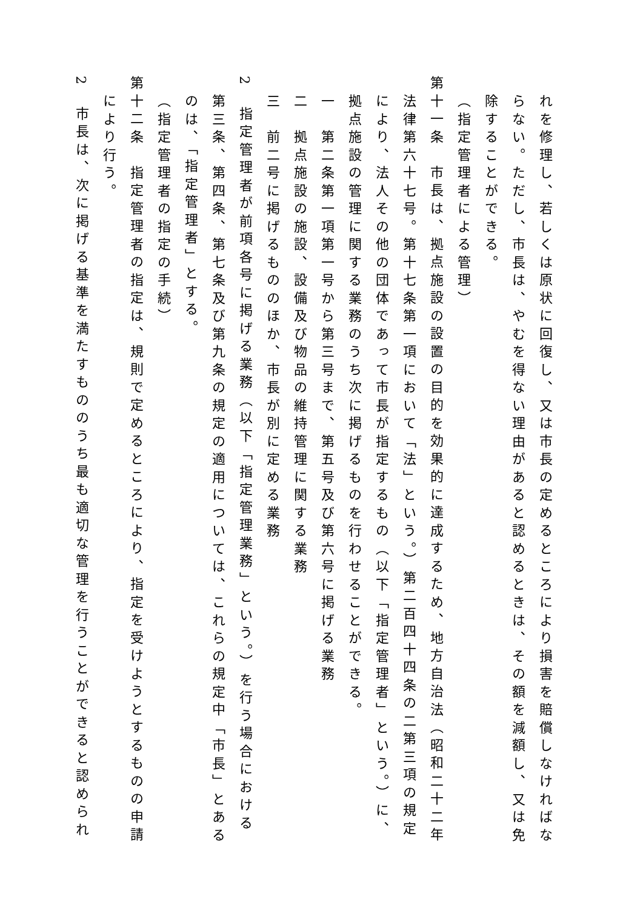れを修理し、若しくは原状に回復し、又は市長の定めるところにより損害を賠償しなければな
らない。ただし、市長は、やむを得ない理由があると認めるときは、その額を減額し、又は免
除することができる。
（指定管理者による管理）
第十一条　市長は、拠点施設の設置の目的を効果的に達成するため、地方自治法（昭和二十二年
法律第六十七号。第十七条第一項において「法」という。）第二百四十四条の二第三項の規定
により、法人その他の団体であって市長が指定するもの（以下「指定管理者」という。）に、
拠点施設の管理に関する業務のうち次に掲げるものを行わせることができる。
一　第二条第一項第一号から第三号まで、第五号及び第六号に掲げる業務
二　拠点施設の施設、設備及び物品の維持管理に関する業務
三　前二号に掲げるもののほか、市長が別に定める業務
2　指定管理者が前項各号に掲げる業務（以下「指定管理業務」という。）を行う場合における
第三条、第四条、第七条及び第九条の規定の適用については、これらの規定中「市長」とある
のは、「指定管理者」とする。
（指定管理者の指定の手続）
第十二条　指定管理者の指定は、規則で定めるところにより、指定を受けようとするものの申請
により行う。
2　市長は、次に掲げる基準を満たすもののうち最も適切な管理を行うことができると認められ